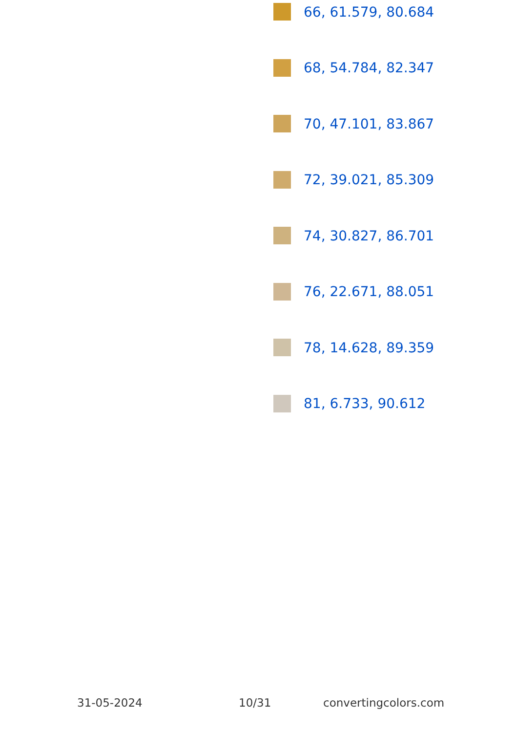66, 61.579, 80.684
68, 54.784, 82.347
70, 47.101, 83.867
72, 39.021, 85.309
74, 30.827, 86.701
76, 22.671, 88.051
78, 14.628, 89.359
81, 6.733, 90.612
31-05-2024 10/31 convertingcolors.com